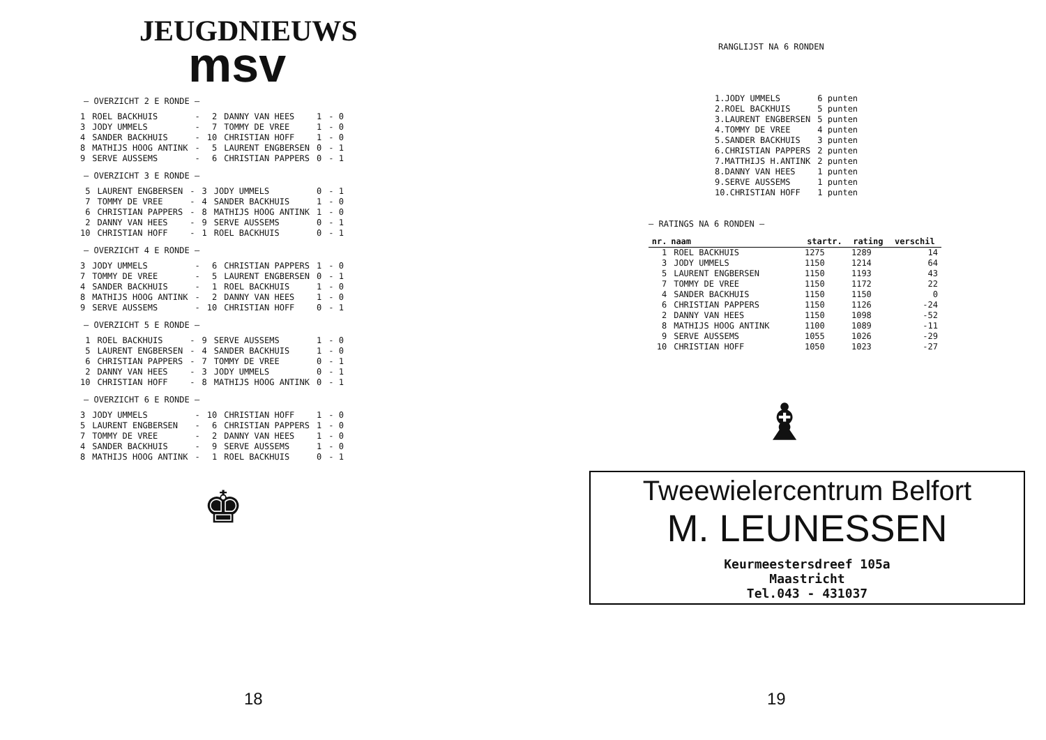JEUGDNIEUWS
msv
— OVERZICHT 2 E RONDE —
| 1 | ROEL BACKHUIS | - | 2 | DANNY VAN HEES | 1 | - 0 |
| 3 | JODY UMMELS | - | 7 | TOMMY DE VREE | 1 | - 0 |
| 4 | SANDER BACKHUIS | - | 10 | CHRISTIAN HOFF | 1 | - 0 |
| 8 | MATHIJS HOOG ANTINK | - | 5 | LAURENT ENGBERSEN | 0 | - 1 |
| 9 | SERVE AUSSEMS | - | 6 | CHRISTIAN PAPPERS | 0 | - 1 |
— OVERZICHT 3 E RONDE —
| 5 | LAURENT ENGBERSEN | - | 3 | JODY UMMELS | 0 | - 1 |
| 7 | TOMMY DE VREE | - | 4 | SANDER BACKHUIS | 1 | - 0 |
| 6 | CHRISTIAN PAPPERS | - | 8 | MATHIJS HOOG ANTINK | 1 | - 0 |
| 2 | DANNY VAN HEES | - | 9 | SERVE AUSSEMS | 0 | - 1 |
| 10 | CHRISTIAN HOFF | - | 1 | ROEL BACKHUIS | 0 | - 1 |
— OVERZICHT 4 E RONDE —
| 3 | JODY UMMELS | - | 6 | CHRISTIAN PAPPERS | 1 | - 0 |
| 7 | TOMMY DE VREE | - | 5 | LAURENT ENGBERSEN | 0 | - 1 |
| 4 | SANDER BACKHUIS | - | 1 | ROEL BACKHUIS | 1 | - 0 |
| 8 | MATHIJS HOOG ANTINK | - | 2 | DANNY VAN HEES | 1 | - 0 |
| 9 | SERVE AUSSEMS | - | 10 | CHRISTIAN HOFF | 0 | - 1 |
— OVERZICHT 5 E RONDE —
| 1 | ROEL BACKHUIS | - | 9 | SERVE AUSSEMS | 1 | - 0 |
| 5 | LAURENT ENGBERSEN | - | 4 | SANDER BACKHUIS | 1 | - 0 |
| 6 | CHRISTIAN PAPPERS | - | 7 | TOMMY DE VREE | 0 | - 1 |
| 2 | DANNY VAN HEES | - | 3 | JODY UMMELS | 0 | - 1 |
| 10 | CHRISTIAN HOFF | - | 8 | MATHIJS HOOG ANTINK | 0 | - 1 |
— OVERZICHT 6 E RONDE —
| 3 | JODY UMMELS | - | 10 | CHRISTIAN HOFF | 1 | - 0 |
| 5 | LAURENT ENGBERSEN | - | 6 | CHRISTIAN PAPPERS | 1 | - 0 |
| 7 | TOMMY DE VREE | - | 2 | DANNY VAN HEES | 1 | - 0 |
| 4 | SANDER BACKHUIS | - | 9 | SERVE AUSSEMS | 1 | - 0 |
| 8 | MATHIJS HOOG ANTINK | - | 1 | ROEL BACKHUIS | 0 | - 1 |
♚
18
RANGLIJST NA 6 RONDEN
| 1.JODY UMMELS | 6 punten |
| 2.ROEL BACKHUIS | 5 punten |
| 3.LAURENT ENGBERSEN | 5 punten |
| 4.TOMMY DE VREE | 4 punten |
| 5.SANDER BACKHUIS | 3 punten |
| 6.CHRISTIAN PAPPERS | 2 punten |
| 7.MATTHIJS H.ANTINK | 2 punten |
| 8.DANNY VAN HEES | 1 punten |
| 9.SERVE AUSSEMS | 1 punten |
| 10.CHRISTIAN HOFF | 1 punten |
— RATINGS NA 6 RONDEN —
| nr. | naam | startr. | rating | verschil |
| --- | --- | --- | --- | --- |
| 1 | ROEL BACKHUIS | 1275 | 1289 | 14 |
| 3 | JODY UMMELS | 1150 | 1214 | 64 |
| 5 | LAURENT ENGBERSEN | 1150 | 1193 | 43 |
| 7 | TOMMY DE VREE | 1150 | 1172 | 22 |
| 4 | SANDER BACKHUIS | 1150 | 1150 | 0 |
| 6 | CHRISTIAN PAPPERS | 1150 | 1126 | -24 |
| 2 | DANNY VAN HEES | 1150 | 1098 | -52 |
| 8 | MATHIJS HOOG ANTINK | 1100 | 1089 | -11 |
| 9 | SERVE AUSSEMS | 1055 | 1026 | -29 |
| 10 | CHRISTIAN HOFF | 1050 | 1023 | -27 |
♝
Tweewielercentrum Belfort
M. LEUNESSEN
Keurmeestersdreef 105a
Maastricht
Tel.043 - 431037
19